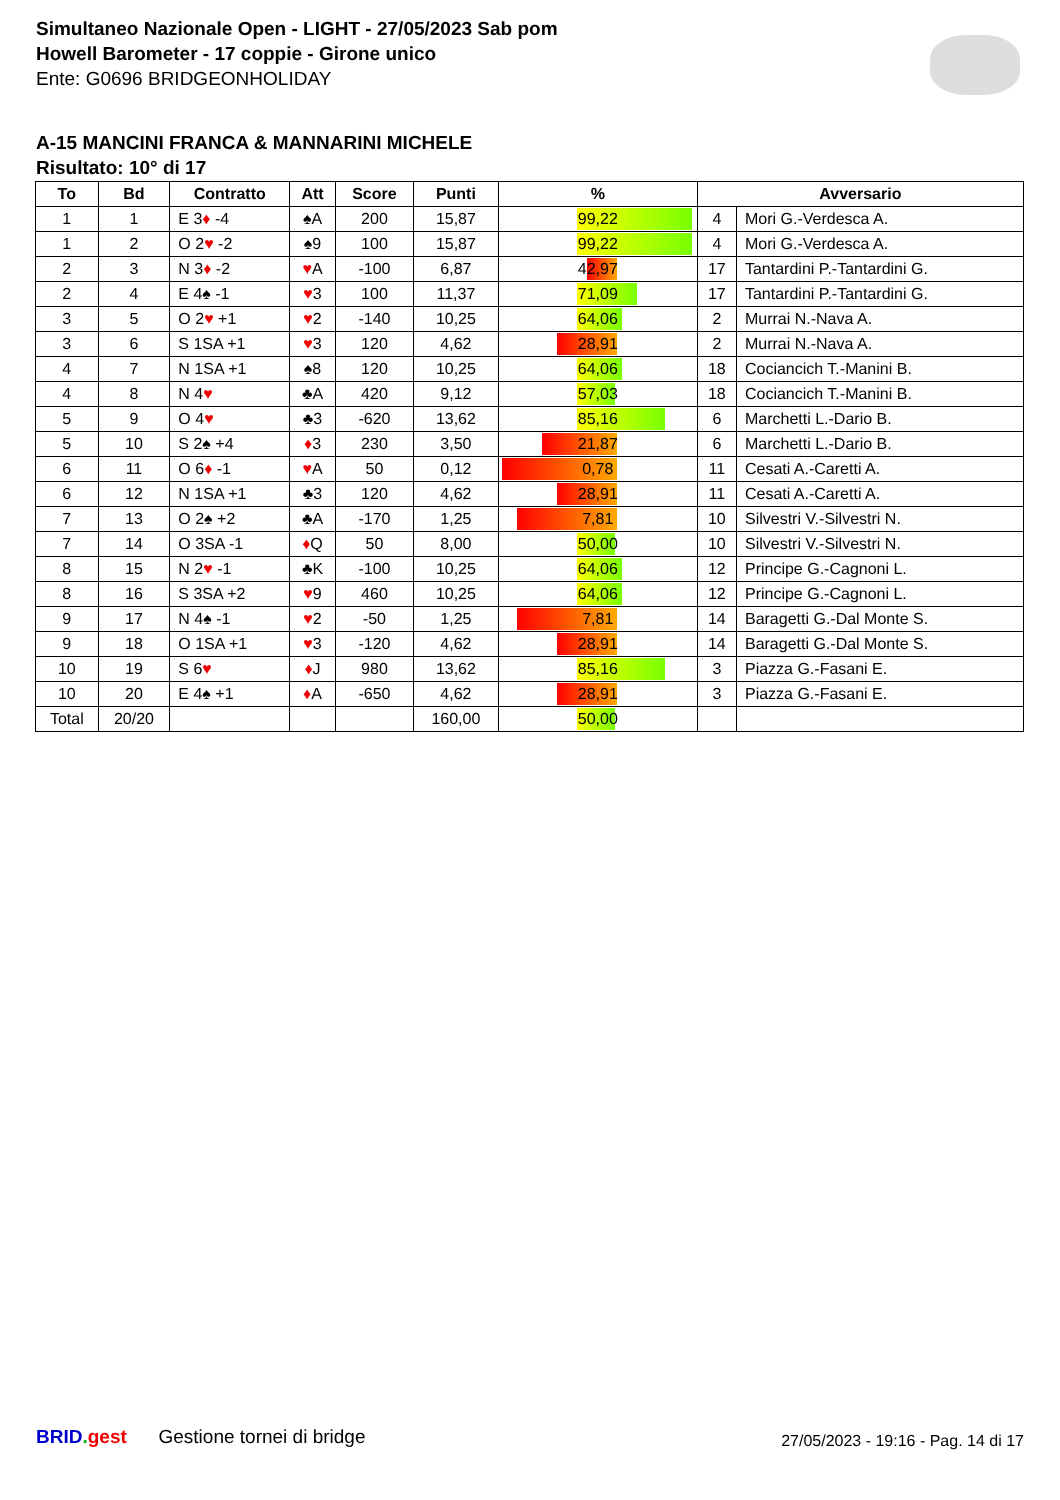Simultaneo Nazionale Open - LIGHT - 27/05/2023 Sab pom
Howell Barometer - 17 coppie - Girone unico
Ente: G0696 BRIDGEONHOLIDAY
A-15 MANCINI FRANCA & MANNARINI MICHELE
Risultato: 10° di 17
| To | Bd | Contratto | Att | Score | Punti | % | Avversario | |
| --- | --- | --- | --- | --- | --- | --- | --- | --- |
| 1 | 1 | E 3 ♦ -4 | ♠A | 200 | 15,87 | 99,22 | 4 | Mori G.-Verdesca A. |
| 1 | 2 | O 2 ♥ -2 | ♠9 | 100 | 15,87 | 99,22 | 4 | Mori G.-Verdesca A. |
| 2 | 3 | N 3 ♦ -2 | ♥ A | -100 | 6,87 | 42,97 | 17 | Tantardini P.-Tantardini G. |
| 2 | 4 | E 4♠ -1 | ♥ 3 | 100 | 11,37 | 71,09 | 17 | Tantardini P.-Tantardini G. |
| 3 | 5 | O 2 ♥ +1 | ♥ 2 | -140 | 10,25 | 64,06 | 2 | Murrai N.-Nava A. |
| 3 | 6 | S 1SA +1 | ♥ 3 | 120 | 4,62 | 28,91 | 2 | Murrai N.-Nava A. |
| 4 | 7 | N 1SA +1 | ♠8 | 120 | 10,25 | 64,06 | 18 | Cociancich T.-Manini B. |
| 4 | 8 | N 4 ♥ | ♣A | 420 | 9,12 | 57,03 | 18 | Cociancich T.-Manini B. |
| 5 | 9 | O 4 ♥ | ♣3 | -620 | 13,62 | 85,16 | 6 | Marchetti L.-Dario B. |
| 5 | 10 | S 2♠ +4 | ♦ 3 | 230 | 3,50 | 21,87 | 6 | Marchetti L.-Dario B. |
| 6 | 11 | O 6 ♦ -1 | ♥ A | 50 | 0,12 | 0,78 | 11 | Cesati A.-Caretti A. |
| 6 | 12 | N 1SA +1 | ♣3 | 120 | 4,62 | 28,91 | 11 | Cesati A.-Caretti A. |
| 7 | 13 | O 2♠ +2 | ♣A | -170 | 1,25 | 7,81 | 10 | Silvestri V.-Silvestri N. |
| 7 | 14 | O 3SA -1 | ♦ Q | 50 | 8,00 | 50,00 | 10 | Silvestri V.-Silvestri N. |
| 8 | 15 | N 2 ♥ -1 | ♣K | -100 | 10,25 | 64,06 | 12 | Principe G.-Cagnoni L. |
| 8 | 16 | S 3SA +2 | ♥ 9 | 460 | 10,25 | 64,06 | 12 | Principe G.-Cagnoni L. |
| 9 | 17 | N 4♠ -1 | ♥ 2 | -50 | 1,25 | 7,81 | 14 | Baragetti G.-Dal Monte S. |
| 9 | 18 | O 1SA +1 | ♥ 3 | -120 | 4,62 | 28,91 | 14 | Baragetti G.-Dal Monte S. |
| 10 | 19 | S 6 ♥ | ♦ J | 980 | 13,62 | 85,16 | 3 | Piazza G.-Fasani E. |
| 10 | 20 | E 4♠ +1 | ♦ A | -650 | 4,62 | 28,91 | 3 | Piazza G.-Fasani E. |
| Total | 20/20 | | | | 160,00 | 50,00 | | |
BRID. gest Gestione tornei di bridge
27/05/2023 - 19:16 - Pag. 14 di 17